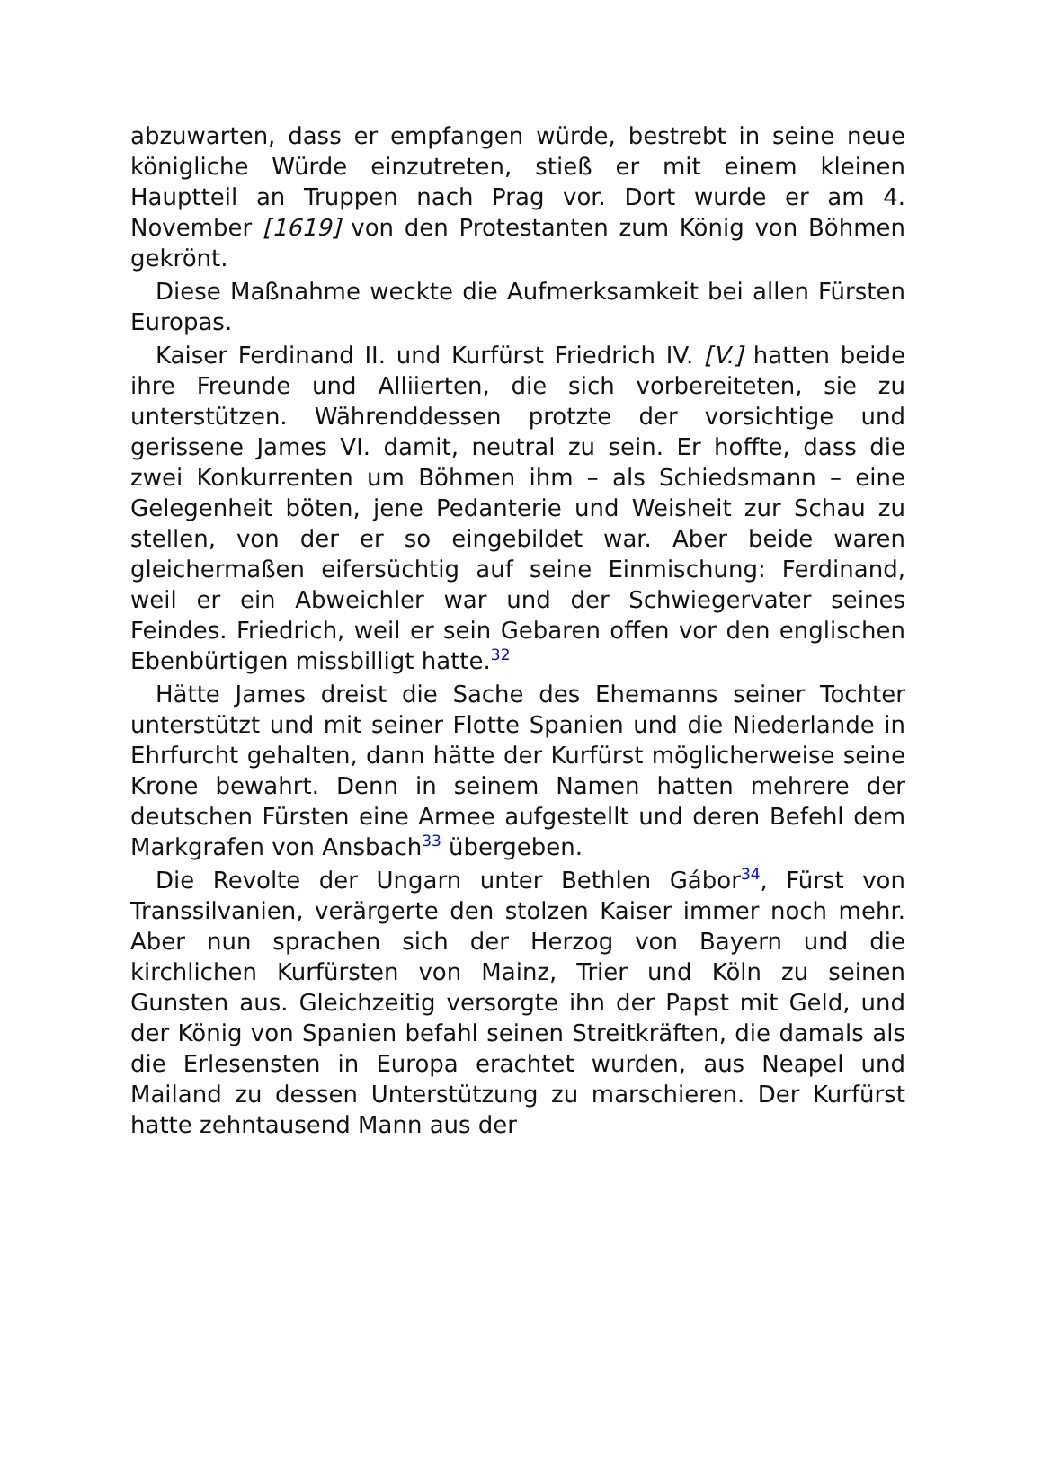abzuwarten, dass er empfangen würde, bestrebt in seine neue königliche Würde einzutreten, stieß er mit einem kleinen Hauptteil an Truppen nach Prag vor. Dort wurde er am 4. November [1619] von den Protestanten zum König von Böhmen gekrönt.
Diese Maßnahme weckte die Aufmerksamkeit bei allen Fürsten Europas.
Kaiser Ferdinand II. und Kurfürst Friedrich IV. [V.] hatten beide ihre Freunde und Alliierten, die sich vorbereiteten, sie zu unterstützen. Währenddessen protzte der vorsichtige und gerissene James VI. damit, neutral zu sein. Er hoffte, dass die zwei Konkurrenten um Böhmen ihm – als Schiedsmann – eine Gelegenheit böten, jene Pedanterie und Weisheit zur Schau zu stellen, von der er so eingebildet war. Aber beide waren gleichermaßen eifersüchtig auf seine Einmischung: Ferdinand, weil er ein Abweichler war und der Schwiegervater seines Feindes. Friedrich, weil er sein Gebaren offen vor den englischen Ebenbürtigen missbilligt hatte.<sup>32</sup>
Hätte James dreist die Sache des Ehemanns seiner Tochter unterstützt und mit seiner Flotte Spanien und die Niederlande in Ehrfurcht gehalten, dann hätte der Kurfürst möglicherweise seine Krone bewahrt. Denn in seinem Namen hatten mehrere der deutschen Fürsten eine Armee aufgestellt und deren Befehl dem Markgrafen von Ansbach<sup>33</sup> übergeben.
Die Revolte der Ungarn unter Bethlen Gábor<sup>34</sup>, Fürst von Transsilvanien, verärgerte den stolzen Kaiser immer noch mehr. Aber nun sprachen sich der Herzog von Bayern und die kirchlichen Kurfürsten von Mainz, Trier und Köln zu seinen Gunsten aus. Gleichzeitig versorgte ihn der Papst mit Geld, und der König von Spanien befahl seinen Streitkräften, die damals als die Erlesensten in Europa erachtet wurden, aus Neapel und Mailand zu dessen Unterstützung zu marschieren. Der Kurfürst hatte zehntausend Mann aus der